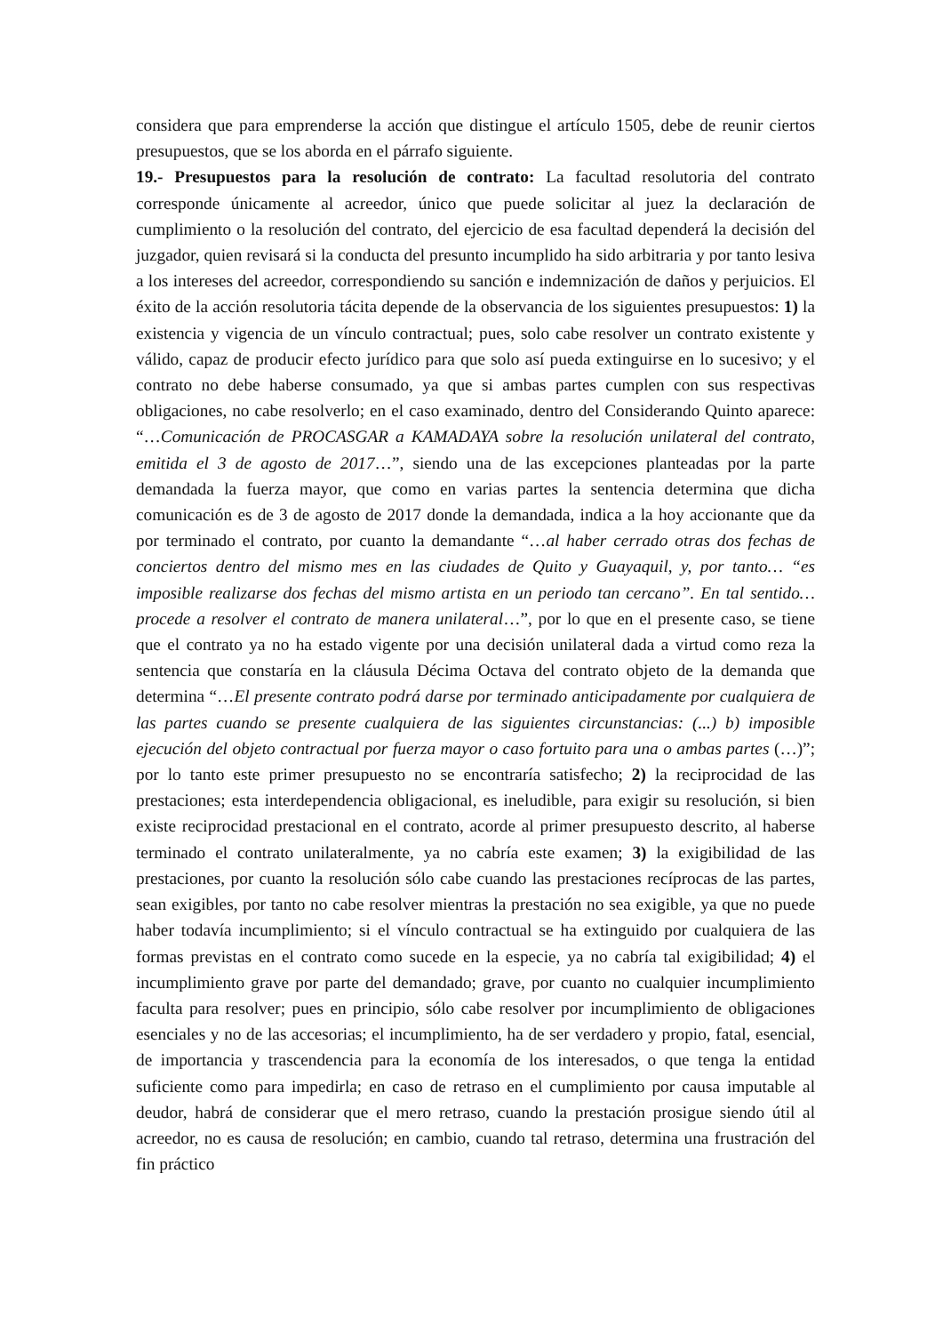considera que para emprenderse la acción que distingue el artículo 1505, debe de reunir ciertos presupuestos, que se los aborda en el párrafo siguiente.
19.- Presupuestos para la resolución de contrato: La facultad resolutoria del contrato corresponde únicamente al acreedor, único que puede solicitar al juez la declaración de cumplimiento o la resolución del contrato, del ejercicio de esa facultad dependerá la decisión del juzgador, quien revisará si la conducta del presunto incumplido ha sido arbitraria y por tanto lesiva a los intereses del acreedor, correspondiendo su sanción e indemnización de daños y perjuicios. El éxito de la acción resolutoria tácita depende de la observancia de los siguientes presupuestos: 1) la existencia y vigencia de un vínculo contractual; pues, solo cabe resolver un contrato existente y válido, capaz de producir efecto jurídico para que solo así pueda extinguirse en lo sucesivo; y el contrato no debe haberse consumado, ya que si ambas partes cumplen con sus respectivas obligaciones, no cabe resolverlo; en el caso examinado, dentro del Considerando Quinto aparece: “…Comunicación de PROCASGAR a KAMADAYA sobre la resolución unilateral del contrato, emitida el 3 de agosto de 2017…”, siendo una de las excepciones planteadas por la parte demandada la fuerza mayor, que como en varias partes la sentencia determina que dicha comunicación es de 3 de agosto de 2017 donde la demandada, indica a la hoy accionante que da por terminado el contrato, por cuanto la demandante “…al haber cerrado otras dos fechas de conciertos dentro del mismo mes en las ciudades de Quito y Guayaquil, y, por tanto… “es imposible realizarse dos fechas del mismo artista en un periodo tan cercano”. En tal sentido… procede a resolver el contrato de manera unilateral…”, por lo que en el presente caso, se tiene que el contrato ya no ha estado vigente por una decisión unilateral dada a virtud como reza la sentencia que constaría en la cláusula Décima Octava del contrato objeto de la demanda que determina “…El presente contrato podrá darse por terminado anticipadamente por cualquiera de las partes cuando se presente cualquiera de las siguientes circunstancias: (...) b) imposible ejecución del objeto contractual por fuerza mayor o caso fortuito para una o ambas partes (…)”; por lo tanto este primer presupuesto no se encontraría satisfecho; 2) la reciprocidad de las prestaciones; esta interdependencia obligacional, es ineludible, para exigir su resolución, si bien existe reciprocidad prestacional en el contrato, acorde al primer presupuesto descrito, al haberse terminado el contrato unilateralmente, ya no cabría este examen; 3) la exigibilidad de las prestaciones, por cuanto la resolución sólo cabe cuando las prestaciones recíprocas de las partes, sean exigibles, por tanto no cabe resolver mientras la prestación no sea exigible, ya que no puede haber todavía incumplimiento; si el vínculo contractual se ha extinguido por cualquiera de las formas previstas en el contrato como sucede en la especie, ya no cabría tal exigibilidad; 4) el incumplimiento grave por parte del demandado; grave, por cuanto no cualquier incumplimiento faculta para resolver; pues en principio, sólo cabe resolver por incumplimiento de obligaciones esenciales y no de las accesorias; el incumplimiento, ha de ser verdadero y propio, fatal, esencial, de importancia y trascendencia para la economía de los interesados, o que tenga la entidad suficiente como para impedirla; en caso de retraso en el cumplimiento por causa imputable al deudor, habrá de considerar que el mero retraso, cuando la prestación prosigue siendo útil al acreedor, no es causa de resolución; en cambio, cuando tal retraso, determina una frustración del fin práctico